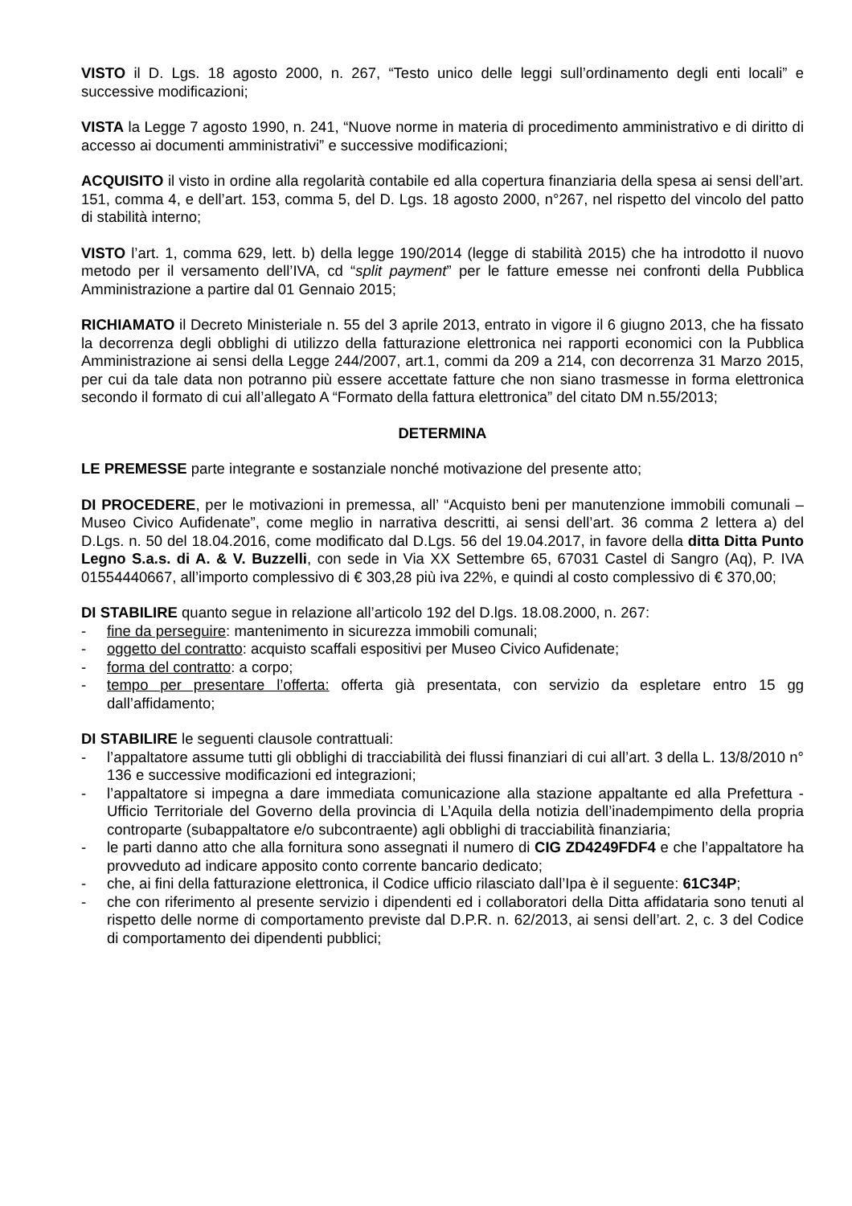VISTO il D. Lgs. 18 agosto 2000, n. 267, “Testo unico delle leggi sull’ordinamento degli enti locali” e successive modificazioni;
VISTA la Legge 7 agosto 1990, n. 241, “Nuove norme in materia di procedimento amministrativo e di diritto di accesso ai documenti amministrativi” e successive modificazioni;
ACQUISITO il visto in ordine alla regolarità contabile ed alla copertura finanziaria della spesa ai sensi dell’art. 151, comma 4, e dell’art. 153, comma 5, del D. Lgs. 18 agosto 2000, n°267, nel rispetto del vincolo del patto di stabilità interno;
VISTO l’art. 1, comma 629, lett. b) della legge 190/2014 (legge di stabilità 2015) che ha introdotto il nuovo metodo per il versamento dell’IVA, cd “split payment” per le fatture emesse nei confronti della Pubblica Amministrazione a partire dal 01 Gennaio 2015;
RICHIAMATO il Decreto Ministeriale n. 55 del 3 aprile 2013, entrato in vigore il 6 giugno 2013, che ha fissato la decorrenza degli obblighi di utilizzo della fatturazione elettronica nei rapporti economici con la Pubblica Amministrazione ai sensi della Legge 244/2007, art.1, commi da 209 a 214, con decorrenza 31 Marzo 2015, per cui da tale data non potranno più essere accettate fatture che non siano trasmesse in forma elettronica secondo il formato di cui all’allegato A “Formato della fattura elettronica” del citato DM n.55/2013;
DETERMINA
LE PREMESSE parte integrante e sostanziale nonché motivazione del presente atto;
DI PROCEDERE, per le motivazioni in premessa, all’ “Acquisto beni per manutenzione immobili comunali – Museo Civico Aufidenate”, come meglio in narrativa descritti, ai sensi dell’art. 36 comma 2 lettera a) del D.Lgs. n. 50 del 18.04.2016, come modificato dal D.Lgs. 56 del 19.04.2017, in favore della ditta Ditta Punto Legno S.a.s. di A. & V. Buzzelli, con sede in Via XX Settembre 65, 67031 Castel di Sangro (Aq), P. IVA 01554440667, all’importo complessivo di € 303,28 più iva 22%, e quindi al costo complessivo di € 370,00;
DI STABILIRE quanto segue in relazione all’articolo 192 del D.lgs. 18.08.2000, n. 267:
- fine da perseguire: mantenimento in sicurezza immobili comunali;
- oggetto del contratto: acquisto scaffali espositivi per Museo Civico Aufidenate;
- forma del contratto: a corpo;
- tempo per presentare l’offerta: offerta già presentata, con servizio da espletare entro 15 gg dall’affidamento;
DI STABILIRE le seguenti clausole contrattuali:
- l’appaltatore assume tutti gli obblighi di tracciabilità dei flussi finanziari di cui all’art. 3 della L. 13/8/2010 n° 136 e successive modificazioni ed integrazioni;
- l’appaltatore si impegna a dare immediata comunicazione alla stazione appaltante ed alla Prefettura - Ufficio Territoriale del Governo della provincia di L’Aquila della notizia dell’inadempimento della propria controparte (subappaltatore e/o subcontraente) agli obblighi di tracciabilità finanziaria;
- le parti danno atto che alla fornitura sono assegnati il numero di CIG ZD4249FDF4 e che l’appaltatore ha provveduto ad indicare apposito conto corrente bancario dedicato;
- che, ai fini della fatturazione elettronica, il Codice ufficio rilasciato dall’Ipa è il seguente: 61C34P;
- che con riferimento al presente servizio i dipendenti ed i collaboratori della Ditta affidataria sono tenuti al rispetto delle norme di comportamento previste dal D.P.R. n. 62/2013, ai sensi dell’art. 2, c. 3 del Codice di comportamento dei dipendenti pubblici;